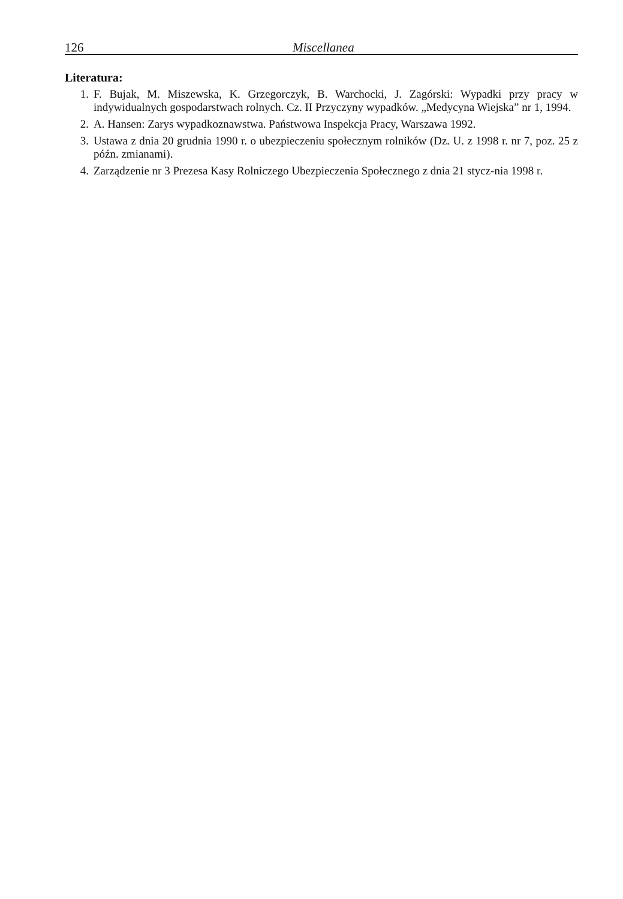126 Miscellanea
Literatura:
1. F. Bujak, M. Miszewska, K. Grzegorczyk, B. Warchocki, J. Zagórski: Wypadki przy pracy w indywidualnych gospodarstwach rolnych. Cz. II Przyczyny wypadków. „Medycyna Wiejska” nr 1, 1994.
2. A. Hansen: Zarys wypadkoznawstwa. Państwowa Inspekcja Pracy, Warszawa 1992.
3. Ustawa z dnia 20 grudnia 1990 r. o ubezpieczeniu społecznym rolników (Dz. U. z 1998 r. nr 7, poz. 25 z późn. zmianami).
4. Zarządzenie nr 3 Prezesa Kasy Rolniczego Ubezpieczenia Społecznego z dnia 21 stycz-nia 1998 r.